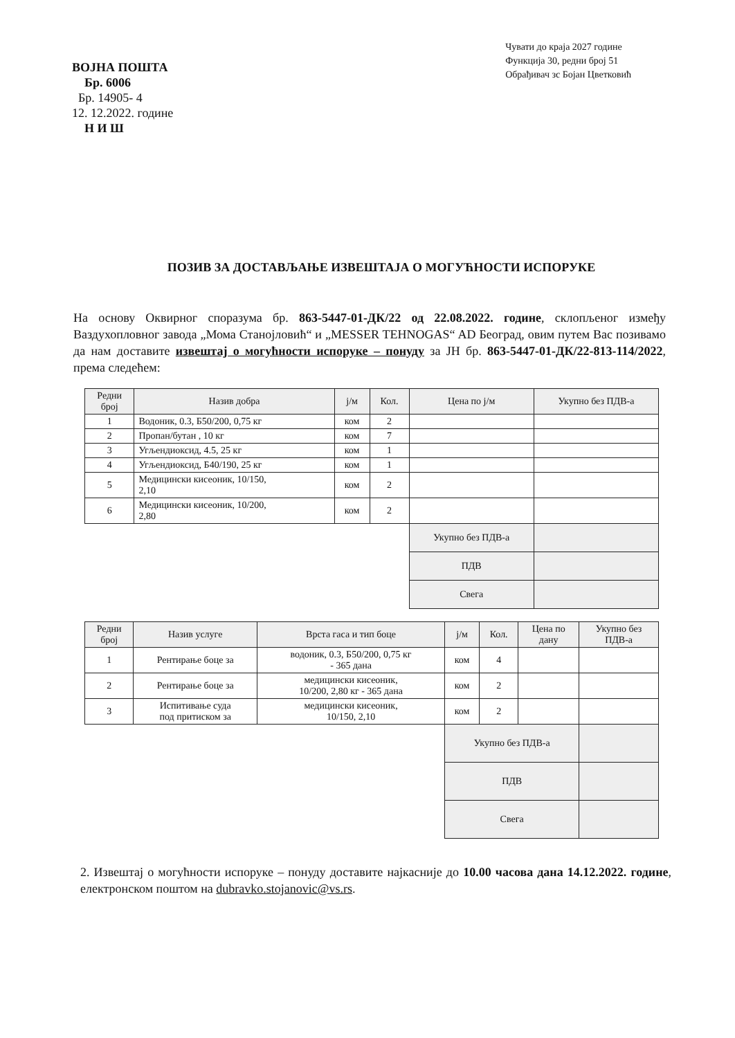ВОЈНА ПОШТА
Бр. 6006
Бр. 14905- 4
12. 12.2022. године
Н И Ш
Чувати до краја 2027 године
Функција 30, редни број 51
Обрађивач зс Бојан Цветковић
ПОЗИВ ЗА ДОСТАВЉАЊЕ ИЗВЕШТАЈА О МОГУЋНОСТИ ИСПОРУКЕ
На основу Оквирног споразума бр. 863-5447-01-ДК/22 од 22.08.2022. године, склопљеног између Ваздухопловног завода „Мома Станојловић“ и „MESSER TEHNOGAS“ AD Београд, овим путем Вас позивамо да нам доставите извештај о могућности испоруке – понуду за ЈН бр. 863-5447-01-ДК/22-813-114/2022, према следећем:
| Редни број | Назив добра | ј/м | Кол. | Цена по ј/м | Укупно без ПДВ-а |
| --- | --- | --- | --- | --- | --- |
| 1 | Водоник, 0.3, Б50/200, 0,75 кг | ком | 2 | | |
| 2 | Пропан/бутан , 10 кг | ком | 7 | | |
| 3 | Угљендиоксид, 4.5, 25 кг | ком | 1 | | |
| 4 | Угљендиоксид, Б40/190, 25 кг | ком | 1 | | |
| 5 | Медицински кисеоник, 10/150, 2,10 | ком | 2 | | |
| 6 | Медицински кисеоник, 10/200, 2,80 | ком | 2 | | |
| | | | | Укупно без ПДВ-а | |
| | | | | ПДВ | |
| | | | | Свега | |
| Редни број | Назив услуге | Врста гаса и тип боце | ј/м | Кол. | Цена по дану | Укупно без ПДВ-а |
| --- | --- | --- | --- | --- | --- | --- |
| 1 | Рентирање боце за | водоник, 0.3, Б50/200, 0,75 кг - 365 дана | ком | 4 | | |
| 2 | Рентирање боце за | медицински кисеоник, 10/200, 2,80 кг - 365 дана | ком | 2 | | |
| 3 | Испитивање суда под притиском за | медицински кисеоник, 10/150, 2,10 | ком | 2 | | |
| | | | Укупно без ПДВ-а | | | |
| | | | ПДВ | | | |
| | | | Свега | | | |
2. Извештај о могућности испоруке – понуду доставите најкасније до 10.00 часова дана 14.12.2022. године, електронском поштом на dubravko.stojanovic@vs.rs.